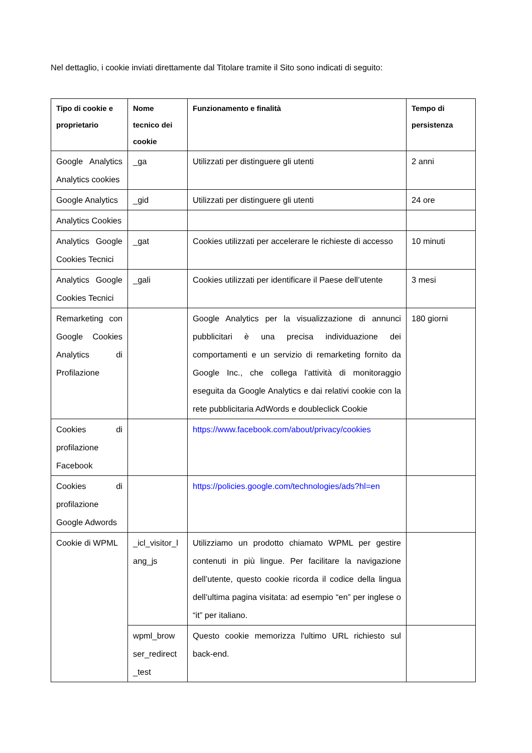Nel dettaglio, i cookie inviati direttamente dal Titolare tramite il Sito sono indicati di seguito:
| Tipo di cookie e proprietario | Nome tecnico dei cookie | Funzionamento e finalità | Tempo di persistenza |
| --- | --- | --- | --- |
| Google Analytics Analytics cookies | _ga | Utilizzati per distinguere gli utenti | 2 anni |
| Google Analytics | _gid | Utilizzati per distinguere gli utenti | 24 ore |
| Analytics Cookies | | | |
| Analytics Google Cookies Tecnici | _gat | Cookies utilizzati per accelerare le richieste di accesso | 10 minuti |
| Analytics Google Cookies Tecnici | _gali | Cookies utilizzati per identificare il Paese dell’utente | 3 mesi |
| Remarketing con Google Cookies Analytics di Profilazione | | Google Analytics per la visualizzazione di annunci pubblicitari è una precisa individuazione dei comportamenti e un servizio di remarketing fornito da Google Inc., che collega l'attività di monitoraggio eseguita da Google Analytics e dai relativi cookie con la rete pubblicitaria AdWords e doubleclick Cookie | 180 giorni |
| Cookies di profilazione Facebook | | https://www.facebook.com/about/privacy/cookies | |
| Cookies di profilazione Google Adwords | | https://policies.google.com/technologies/ads?hl=en | |
| Cookie di WPML | _icl_visitor_l ang_js | Utilizziamo un prodotto chiamato WPML per gestire contenuti in più lingue. Per facilitare la navigazione dell’utente, questo cookie ricorda il codice della lingua dell’ultima pagina visitata: ad esempio “en” per inglese o “it” per italiano. | |
| | wpml_brow ser_redirect _test | Questo cookie memorizza l'ultimo URL richiesto sul back-end. | |